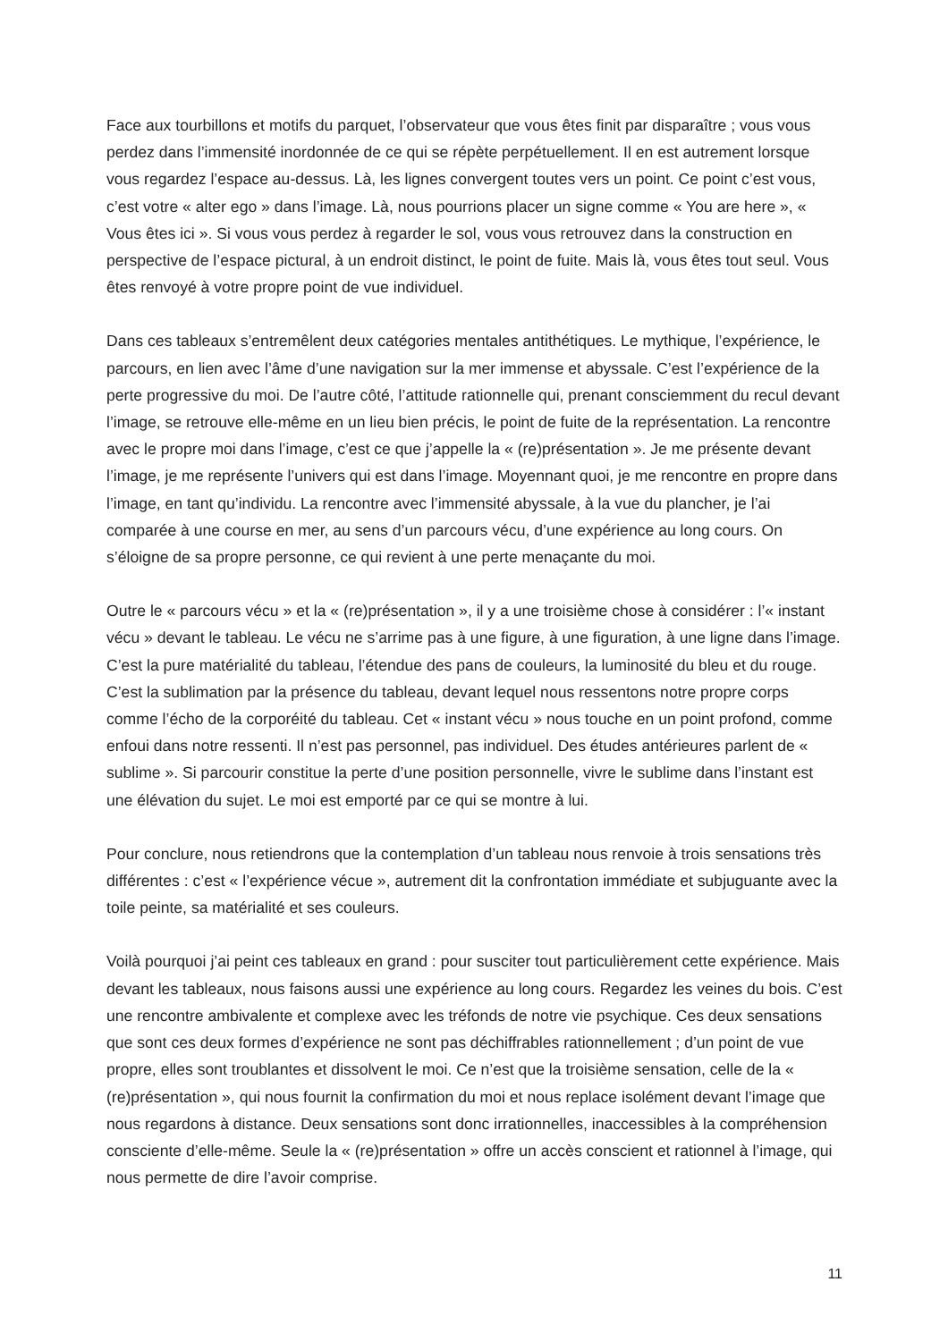Face aux tourbillons et motifs du parquet, l’observateur que vous êtes finit par disparaître ; vous vous perdez dans l’immensité inordonnée de ce qui se répète perpétuellement. Il en est autrement lorsque vous regardez l’espace au-dessus. Là, les lignes convergent toutes vers un point. Ce point c’est vous, c’est votre « alter ego » dans l’image. Là, nous pourrions placer un signe comme « You are here », « Vous êtes ici ». Si vous vous perdez à regarder le sol, vous vous retrouvez dans la construction en perspective de l’espace pictural, à un endroit distinct, le point de fuite. Mais là, vous êtes tout seul. Vous êtes renvoyé à votre propre point de vue individuel.
Dans ces tableaux s’entremêlent deux catégories mentales antithétiques. Le mythique, l’expérience, le parcours, en lien avec l’âme d’une navigation sur la mer immense et abyssale. C’est l’expérience de la perte progressive du moi. De l’autre côté, l’attitude rationnelle qui, prenant consciemment du recul devant l’image, se retrouve elle-même en un lieu bien précis, le point de fuite de la représentation. La rencontre avec le propre moi dans l’image, c’est ce que j’appelle la « (re)présentation ». Je me présente devant l’image, je me représente l’univers qui est dans l’image. Moyennant quoi, je me rencontre en propre dans l’image, en tant qu’individu. La rencontre avec l’immensité abyssale, à la vue du plancher, je l’ai comparée à une course en mer, au sens d’un parcours vécu, d’une expérience au long cours. On s’éloigne de sa propre personne, ce qui revient à une perte menaçante du moi.
Outre le « parcours vécu » et la « (re)présentation », il y a une troisième chose à considérer : l’« instant vécu » devant le tableau. Le vécu ne s’arrime pas à une figure, à une figuration, à une ligne dans l’image. C’est la pure matérialité du tableau, l’étendue des pans de couleurs, la luminosité du bleu et du rouge. C’est la sublimation par la présence du tableau, devant lequel nous ressentons notre propre corps comme l’écho de la corporéité du tableau. Cet « instant vécu » nous touche en un point profond, comme enfoui dans notre ressenti. Il n’est pas personnel, pas individuel. Des études antérieures parlent de « sublime ». Si parcourir constitue la perte d’une position personnelle, vivre le sublime dans l’instant est une élévation du sujet. Le moi est emporté par ce qui se montre à lui.
Pour conclure, nous retiendrons que la contemplation d’un tableau nous renvoie à trois sensations très différentes : c’est « l’expérience vécue », autrement dit la confrontation immédiate et subjuguante avec la toile peinte, sa matérialité et ses couleurs.
Voilà pourquoi j’ai peint ces tableaux en grand : pour susciter tout particulièrement cette expérience. Mais devant les tableaux, nous faisons aussi une expérience au long cours. Regardez les veines du bois. C’est une rencontre ambivalente et complexe avec les tréfonds de notre vie psychique. Ces deux sensations que sont ces deux formes d’expérience ne sont pas déchiffrables rationnellement ; d’un point de vue propre, elles sont troublantes et dissolvent le moi. Ce n’est que la troisième sensation, celle de la « (re)présentation », qui nous fournit la confirmation du moi et nous replace isolément devant l’image que nous regardons à distance. Deux sensations sont donc irrationnelles, inaccessibles à la compréhension consciente d’elle-même. Seule la « (re)présentation » offre un accès conscient et rationnel à l’image, qui nous permette de dire l’avoir comprise.
11